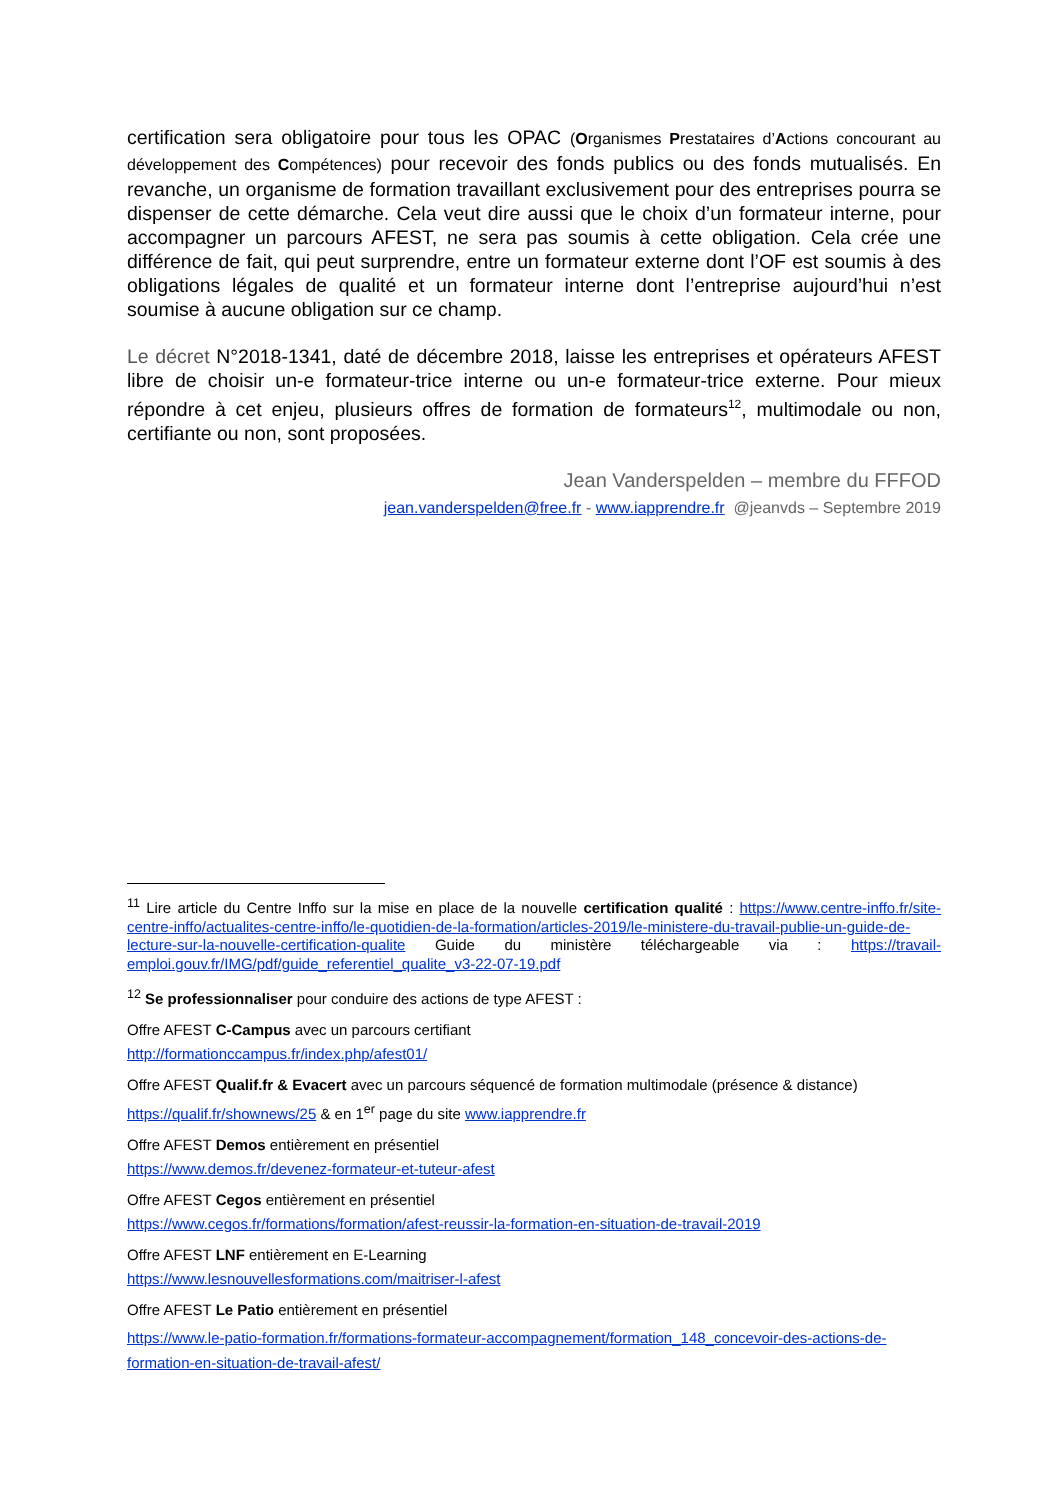certification sera obligatoire pour tous les OPAC (Organismes Prestataires d’Actions concourant au développement des Compétences) pour recevoir des fonds publics ou des fonds mutualisés. En revanche, un organisme de formation travaillant exclusivement pour des entreprises pourra se dispenser de cette démarche. Cela veut dire aussi que le choix d’un formateur interne, pour accompagner un parcours AFEST, ne sera pas soumis à cette obligation. Cela crée une différence de fait, qui peut surprendre, entre un formateur externe dont l’OF est soumis à des obligations légales de qualité et un formateur interne dont l’entreprise aujourd’hui n’est soumise à aucune obligation sur ce champ.
Le décret N°2018-1341, daté de décembre 2018, laisse les entreprises et opérateurs AFEST libre de choisir un-e formateur-trice interne ou un-e formateur-trice externe. Pour mieux répondre à cet enjeu, plusieurs offres de formation de formateurs<sup>12</sup>, multimodale ou non, certifiante ou non, sont proposées.
Jean Vanderspelden – membre du FFFOD
jean.vanderspelden@free.fr - www.iapprendre.fr @jeanvds – Septembre 2019
<sup>11</sup> Lire article du Centre Inffo sur la mise en place de la nouvelle certification qualité : https://www.centre-inffo.fr/site-centre-inffo/actualites-centre-inffo/le-quotidien-de-la-formation/articles-2019/le-ministere-du-travail-publie-un-guide-de-lecture-sur-la-nouvelle-certification-qualite Guide du ministère téléchargeable via : https://travail-emploi.gouv.fr/IMG/pdf/guide_referentiel_qualite_v3-22-07-19.pdf
<sup>12</sup> Se professionnaliser pour conduire des actions de type AFEST :
Offre AFEST C-Campus avec un parcours certifiant
http://formationccampus.fr/index.php/afest01/
Offre AFEST Qualif.fr & Evacert avec un parcours séquencé de formation multimodale (présence & distance)
https://qualif.fr/shownews/25 & en 1<sup>er</sup> page du site www.iapprendre.fr
Offre AFEST Demos entièrement en présentiel
https://www.demos.fr/devenez-formateur-et-tuteur-afest
Offre AFEST Cegos entièrement en présentiel
https://www.cegos.fr/formations/formation/afest-reussir-la-formation-en-situation-de-travail-2019
Offre AFEST LNF entièrement en E-Learning
https://www.lesnouvellesformations.com/maitriser-l-afest
Offre AFEST Le Patio entièrement en présentiel
https://www.le-patio-formation.fr/formations-formateur-accompagnement/formation_148_concevoir-des-actions-de-formation-en-situation-de-travail-afest/